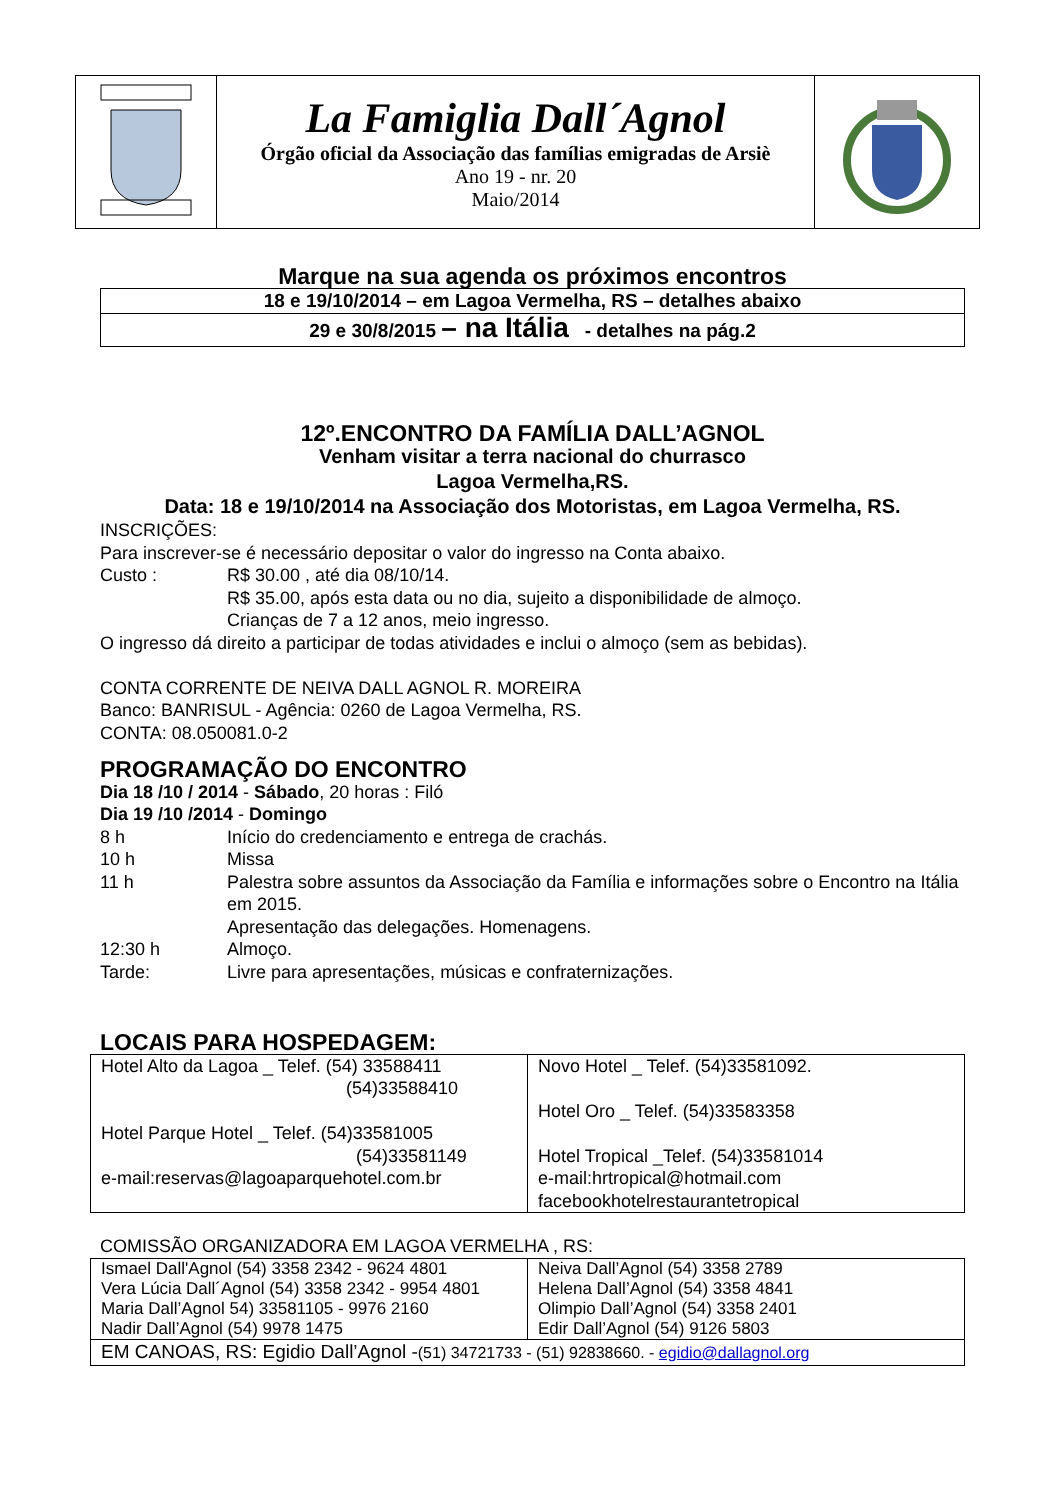| | La Famiglia Dall´Agnol Órgão oficial da Associação das famílias emigradas de Arsiè Ano 19 - nr. 20 Maio/2014 | |
Marque na sua agenda os próximos encontros
| 18 e 19/10/2014 – em Lagoa Vermelha, RS – detalhes abaixo |
| 29 e 30/8/2015 – na Itália - detalhes na pág.2 |
12º.ENCONTRO DA FAMÍLIA DALL’AGNOL
Venham visitar a terra nacional do churrasco
Lagoa Vermelha,RS.
Data: 18 e 19/10/2014 na Associação dos Motoristas, em Lagoa Vermelha, RS.
INSCRIÇÕES:
Para inscrever-se é necessário depositar o valor do ingresso na Conta abaixo.
Custo : R$ 30.00 , até dia 08/10/14.
R$ 35.00, após esta data ou no dia, sujeito a disponibilidade de almoço.
Crianças de 7 a 12 anos, meio ingresso.
O ingresso dá direito a participar de todas atividades e inclui o almoço (sem as bebidas).
CONTA CORRENTE DE NEIVA DALL AGNOL R. MOREIRA
Banco: BANRISUL - Agência: 0260 de Lagoa Vermelha, RS.
CONTA: 08.050081.0-2
PROGRAMAÇÃO DO ENCONTRO
Dia 18 /10 / 2014 - Sábado, 20 horas : Filó
Dia 19 /10 /2014 - Domingo
8 h Início do credenciamento e entrega de crachás.
10 h Missa
11 h Palestra sobre assuntos da Associação da Família e informações sobre o Encontro na Itália em 2015.
Apresentação das delegações. Homenagens.
12:30 h Almoço.
Tarde: Livre para apresentações, músicas e confraternizações.
LOCAIS PARA HOSPEDAGEM:
| Hotel Alto da Lagoa _ Telef. (54) 33588411 (54)33588410 Hotel Parque Hotel _ Telef. (54)33581005 (54)33581149 e-mail:reservas@lagoaparquehotel.com.br | Novo Hotel _ Telef. (54)33581092. Hotel Oro _ Telef. (54)33583358 Hotel Tropical _Telef. (54)33581014 e-mail:hrtropical@hotmail.com facebookhotelrestaurantetropical |
COMISSÃO ORGANIZADORA EM LAGOA VERMELHA , RS:
| Ismael Dall'Agnol (54) 3358 2342 - 9624 4801 Vera Lúcia Dall´Agnol (54) 3358 2342 - 9954 4801 Maria Dall’Agnol 54) 33581105 - 9976 2160 Nadir Dall’Agnol (54) 9978 1475 | Neiva Dall’Agnol (54) 3358 2789 Helena Dall’Agnol (54) 3358 4841 Olimpio Dall’Agnol (54) 3358 2401 Edir Dall’Agnol (54) 9126 5803 |
| EM CANOAS, RS: Egidio Dall’Agnol - (51) 34721733 - (51) 92838660. - egidio@dallagnol.org | |